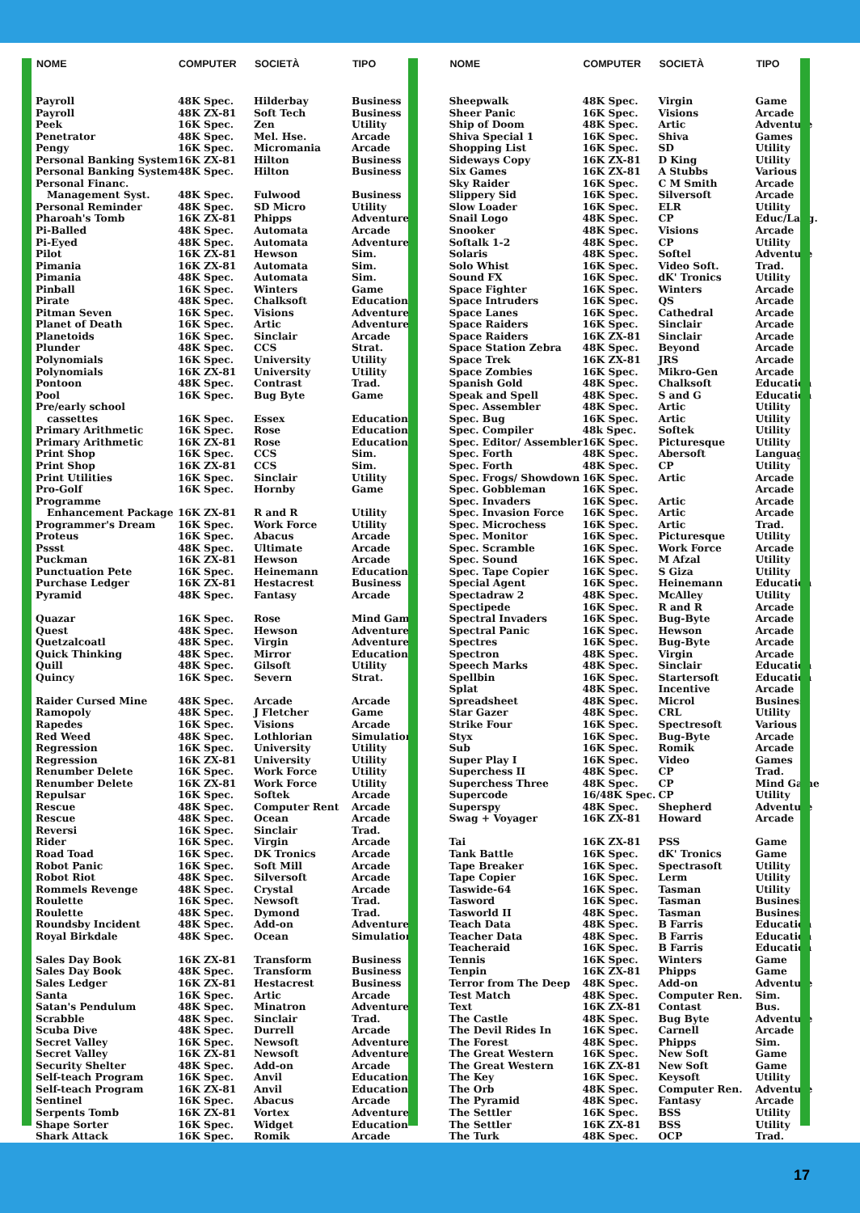| NOME | COMPUTER | SOCIETÀ | TIPO |
| --- | --- | --- | --- |
| Payroll | 48K Spec. | Hilderbay | Business |
| Payroll | 48K ZX-81 | Soft Tech | Business |
| Peek | 16K Spec. | Zen | Utility |
| Penetrator | 48K Spec. | Mel. Hse. | Arcade |
| Pengy | 16K Spec. | Micromania | Arcade |
| Personal Banking System | 16K ZX-81 | Hilton | Business |
| Personal Banking System | 48K Spec. | Hilton | Business |
| Personal Financ. | | | |
| Management Syst. | 48K Spec. | Fulwood | Business |
| Personal Reminder | 48K Spec. | SD Micro | Utility |
| Pharoah's Tomb | 16K ZX-81 | Phipps | Adventure |
| Pi-Balled | 48K Spec. | Automata | Arcade |
| Pi-Eyed | 48K Spec. | Automata | Adventure |
| Pilot | 16K ZX-81 | Hewson | Sim. |
| Pimania | 16K ZX-81 | Automata | Sim. |
| Pimania | 48K Spec. | Automata | Sim. |
| Pinball | 16K Spec. | Winters | Game |
| Pirate | 48K Spec. | Chalksoft | Education |
| Pitman Seven | 16K Spec. | Visions | Adventure |
| Planet of Death | 16K Spec. | Artic | Adventure |
| Planetoids | 16K Spec. | Sinclair | Arcade |
| Plunder | 48K Spec. | CCS | Strat. |
| Polynomials | 16K Spec. | University | Utility |
| Polynomials | 16K ZX-81 | University | Utility |
| Pontoon | 48K Spec. | Contrast | Trad. |
| Pool | 16K Spec. | Bug Byte | Game |
| Pre/early school | | | |
| cassettes | 16K Spec. | Essex | Education |
| Primary Arithmetic | 16K Spec. | Rose | Education |
| Primary Arithmetic | 16K ZX-81 | Rose | Education |
| Print Shop | 16K Spec. | CCS | Sim. |
| Print Shop | 16K ZX-81 | CCS | Sim. |
| Print Utilities | 16K Spec. | Sinclair | Utility |
| Pro-Golf | 16K Spec. | Hornby | Game |
| Programme | | | |
| Enhancement Package | 16K ZX-81 | R and R | Utility |
| Programmer's Dream | 16K Spec. | Work Force | Utility |
| Proteus | 16K Spec. | Abacus | Arcade |
| Pssst | 48K Spec. | Ultimate | Arcade |
| Puckman | 16K ZX-81 | Hewson | Arcade |
| Punctuation Pete | 16K Spec. | Heinemann | Educational |
| Purchase Ledger | 16K ZX-81 | Hestacrest | Business |
| Pyramid | 48K Spec. | Fantasy | Arcade |
| Quazar | 16K Spec. | Rose | Mind Game |
| Quest | 48K Spec. | Hewson | Adventure |
| Quetzalcoatl | 48K Spec. | Virgin | Adventure |
| Quick Thinking | 48K Spec. | Mirror | Education |
| Quill | 48K Spec. | Gilsoft | Utility |
| Quincy | 16K Spec. | Severn | Strat. |
| Raider Cursed Mine | 48K Spec. | Arcade | Arcade |
| Ramopoly | 48K Spec. | J Fletcher | Game |
| Rapedes | 16K Spec. | Visions | Arcade |
| Red Weed | 48K Spec. | Lothlorian | Simulation |
| Regression | 16K Spec. | University | Utility |
| Regression | 16K ZX-81 | University | Utility |
| Renumber Delete | 16K Spec. | Work Force | Utility |
| Renumber Delete | 16K ZX-81 | Work Force | Utility |
| Repulsar | 16K Spec. | Softek | Arcade |
| Rescue | 48K Spec. | Computer Rent | Arcade |
| Rescue | 48K Spec. | Ocean | Arcade |
| Reversi | 16K Spec. | Sinclair | Trad. |
| Rider | 16K Spec. | Virgin | Arcade |
| Road Toad | 16K Spec. | DK Tronics | Arcade |
| Robot Panic | 16K Spec. | Soft Mill | Arcade |
| Robot Riot | 48K Spec. | Silversoft | Arcade |
| Rommels Revenge | 48K Spec. | Crystal | Arcade |
| Roulette | 16K Spec. | Newsoft | Trad. |
| Roulette | 48K Spec. | Dymond | Trad. |
| Roundsby Incident | 48K Spec. | Add-on | Adventure |
| Royal Birkdale | 48K Spec. | Ocean | Simulation |
| Sales Day Book | 16K ZX-81 | Transform | Business |
| Sales Day Book | 48K Spec. | Transform | Business |
| Sales Ledger | 16K ZX-81 | Hestacrest | Business |
| Santa | 16K Spec. | Artic | Arcade |
| Satan's Pendulum | 48K Spec. | Minatron | Adventure |
| Scrabble | 48K Spec. | Sinclair | Trad. |
| Scuba Dive | 48K Spec. | Durrell | Arcade |
| Secret Valley | 16K Spec. | Newsoft | Adventure |
| Secret Valley | 16K ZX-81 | Newsoft | Adventure |
| Security Shelter | 48K Spec. | Add-on | Arcade |
| Self-teach Program | 16K Spec. | Anvil | Education |
| Self-teach Program | 16K ZX-81 | Anvil | Education |
| Sentinel | 16K Spec. | Abacus | Arcade |
| Serpents Tomb | 16K ZX-81 | Vortex | Adventure |
| Shape Sorter | 16K Spec. | Widget | Education |
| Shark Attack | 16K Spec. | Romik | Arcade |
| NOME | COMPUTER | SOCIETÀ | TIPO |
| --- | --- | --- | --- |
| Sheepwalk | 48K Spec. | Virgin | Game |
| Sheer Panic | 16K Spec. | Visions | Arcade |
| Ship of Doom | 48K Spec. | Artic | Adventure |
| Shiva Special 1 | 16K Spec. | Shiva | Games |
| Shopping List | 16K Spec. | SD | Utility |
| Sideways Copy | 16K ZX-81 | D King | Utility |
| Six Games | 16K ZX-81 | A Stubbs | Various |
| Sky Raider | 16K Spec. | C M Smith | Arcade |
| Slippery Sid | 16K Spec. | Silversoft | Arcade |
| Slow Loader | 16K Spec. | ELR | Utility |
| Snail Logo | 48K Spec. | CP | Educ/Lang. |
| Snooker | 48K Spec. | Visions | Arcade |
| Softalk 1-2 | 48K Spec. | CP | Utility |
| Solaris | 48K Spec. | Softel | Adventure |
| Solo Whist | 16K Spec. | Video Soft. | Trad. |
| Sound FX | 16K Spec. | dK' Tronics | Utility |
| Space Fighter | 16K Spec. | Winters | Arcade |
| Space Intruders | 16K Spec. | QS | Arcade |
| Space Lanes | 16K Spec. | Cathedral | Arcade |
| Space Raiders | 16K Spec. | Sinclair | Arcade |
| Space Raiders | 16K ZX-81 | Sinclair | Arcade |
| Space Station Zebra | 48K Spec. | Beyond | Arcade |
| Space Trek | 16K ZX-81 | JRS | Arcade |
| Space Zombies | 16K Spec. | Mikro-Gen | Arcade |
| Spanish Gold | 48K Spec. | Chalksoft | Education |
| Speak and Spell | 48K Spec. | S and G | Education |
| Spec. Assembler | 48K Spec. | Artic | Utility |
| Spec. Bug | 16K Spec. | Artic | Utility |
| Spec. Compiler | 48k Spec. | Softek | Utility |
| Spec. Editor/ Assembler | 16K Spec. | Picturesque | Utility |
| Spec. Forth | 48K Spec. | Abersoft | Language |
| Spec. Forth | 48K Spec. | CP | Utility |
| Spec. Frogs/ Showdown | 16K Spec. | Artic | Arcade |
| Spec. Gobbleman | 16K Spec. | | Arcade |
| Spec. Invaders | 16K Spec. | Artic | Arcade |
| Spec. Invasion Force | 16K Spec. | Artic | Arcade |
| Spec. Microchess | 16K Spec. | Artic | Trad. |
| Spec. Monitor | 16K Spec. | Picturesque | Utility |
| Spec. Scramble | 16K Spec. | Work Force | Arcade |
| Spec. Sound | 16K Spec. | M Afzal | Utility |
| Spec. Tape Copier | 16K Spec. | S Giza | Utility |
| Special Agent | 16K Spec. | Heinemann | Education |
| Spectadraw 2 | 48K Spec. | McAlley | Utility |
| Spectipede | 16K Spec. | R and R | Arcade |
| Spectral Invaders | 16K Spec. | Bug-Byte | Arcade |
| Spectral Panic | 16K Spec. | Hewson | Arcade |
| Spectres | 16K Spec. | Bug-Byte | Arcade |
| Spectron | 48K Spec. | Virgin | Arcade |
| Speech Marks | 48K Spec. | Sinclair | Education |
| Spellbin | 16K Spec. | Startersoft | Education |
| Splat | 48K Spec. | Incentive | Arcade |
| Spreadsheet | 48K Spec. | Microl | Business |
| Star Gazer | 48K Spec. | CRL | Utility |
| Strike Four | 16K Spec. | Spectresoft | Various |
| Styx | 16K Spec. | Bug-Byte | Arcade |
| Sub | 16K Spec. | Romik | Arcade |
| Super Play I | 16K Spec. | Video | Games |
| Superchess II | 48K Spec. | CP | Trad. |
| Superchess Three | 48K Spec. | CP | Mind Game |
| Supercode | 16/48K Spec. | CP | Utility |
| Superspy | 48K Spec. | Shepherd | Adventure |
| Swag + Voyager | 16K ZX-81 | Howard | Arcade |
| Tai | 16K ZX-81 | PSS | Game |
| Tank Battle | 16K Spec. | dK' Tronics | Game |
| Tape Breaker | 16K Spec. | Spectrasoft | Utility |
| Tape Copier | 16K Spec. | Lerm | Utility |
| Taswide-64 | 16K Spec. | Tasman | Utility |
| Tasword | 16K Spec. | Tasman | Business |
| Tasworld II | 48K Spec. | Tasman | Business |
| Teach Data | 48K Spec. | B Farris | Education |
| Teacher Data | 48K Spec. | B Farris | Education |
| Teacheraid | 16K Spec. | B Farris | Education |
| Tennis | 16K Spec. | Winters | Game |
| Tenpin | 16K ZX-81 | Phipps | Game |
| Terror from The Deep | 48K Spec. | Add-on | Adventure |
| Test Match | 48K Spec. | Computer Ren. | Sim. |
| Text | 16K ZX-81 | Contast | Bus. |
| The Castle | 48K Spec. | Bug Byte | Adventure |
| The Devil Rides In | 16K Spec. | Carnell | Arcade |
| The Forest | 48K Spec. | Phipps | Sim. |
| The Great Western | 16K Spec. | New Soft | Game |
| The Great Western | 16K ZX-81 | New Soft | Game |
| The Key | 16K Spec. | Keysoft | Utility |
| The Orb | 48K Spec. | Computer Ren. | Adventure |
| The Pyramid | 48K Spec. | Fantasy | Arcade |
| The Settler | 16K Spec. | BSS | Utility |
| The Settler | 16K ZX-81 | BSS | Utility |
| The Turk | 48K Spec. | OCP | Trad. |
17